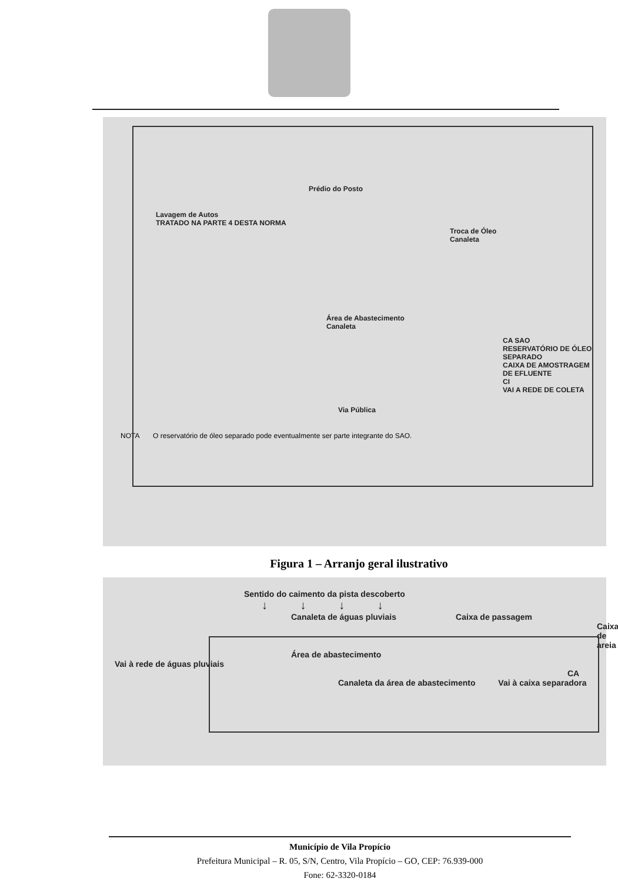Prédio do Posto
Lavagem de Autos
TRATADO NA PARTE 4 DESTA NORMA
Troca de Óleo
Canaleta
Área de Abastecimento
Canaleta
CA SAO
RESERVATÓRIO DE ÓLEO SEPARADO
CAIXA DE AMOSTRAGEM DE EFLUENTE
CI
VAI A REDE DE COLETA
Via Pública
NOTA O reservatório de óleo separado pode eventualmente ser parte integrante do SAO.
Figura 1 – Arranjo geral ilustrativo
Sentido do caimento da pista descoberto
↓ ↓ ↓ ↓
Canaleta de águas pluviais Caixa de passagem
Caixa de areia
Área de abastecimento
Vai à rede de águas pluviais CA
Canaleta da área de abastecimento Vai à caixa separadora
Município de Vila Propício
Prefeitura Municipal – R. 05, S/N, Centro, Vila Propício – GO, CEP: 76.939-000
Fone: 62-3320-0184